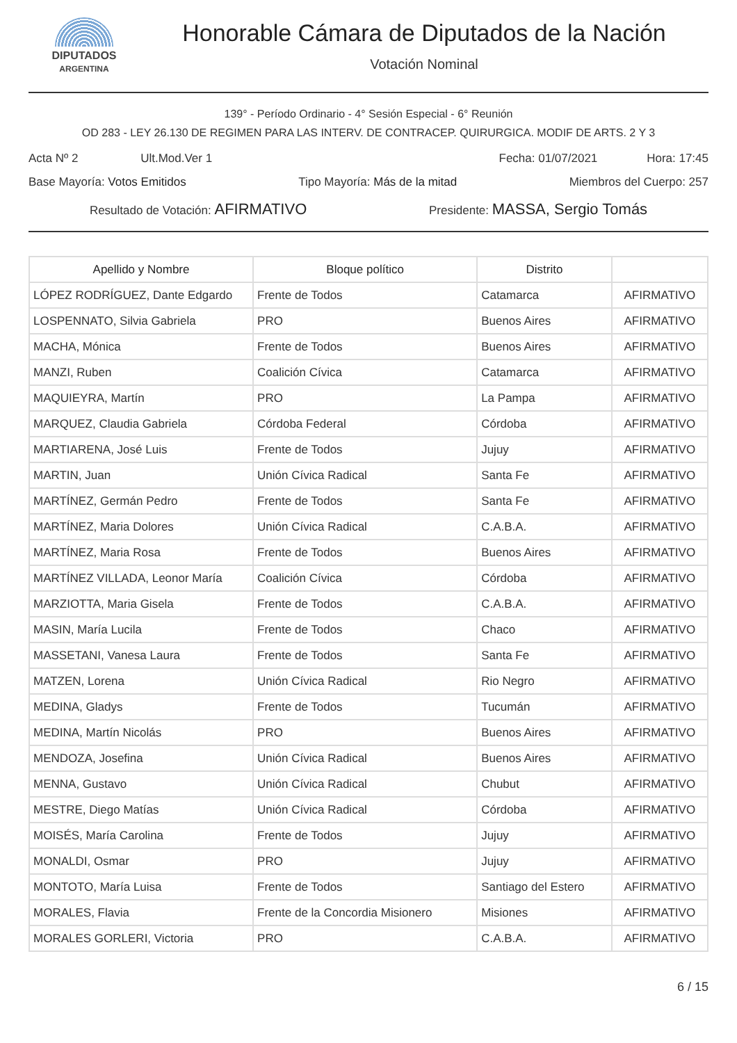DIPUTADOS
ARGENTINA
Honorable Cámara de Diputados de la Nación
Votación Nominal
139° - Período Ordinario - 4° Sesión Especial - 6° Reunión
OD 283 - LEY 26.130 DE REGIMEN PARA LAS INTERV. DE CONTRACEP. QUIRURGICA. MODIF DE ARTS. 2 Y 3
Acta Nº 2 Ult.Mod.Ver 1 Fecha: 01/07/2021 Hora: 17:45
Base Mayoría: Votos Emitidos Tipo Mayoría: Más de la mitad Miembros del Cuerpo: 257
Resultado de Votación: AFIRMATIVO Presidente: MASSA, Sergio Tomás
| Apellido y Nombre | Bloque político | Distrito | |
| --- | --- | --- | --- |
| LÓPEZ RODRÍGUEZ, Dante Edgardo | Frente de Todos | Catamarca | AFIRMATIVO |
| LOSPENNATO, Silvia Gabriela | PRO | Buenos Aires | AFIRMATIVO |
| MACHA, Mónica | Frente de Todos | Buenos Aires | AFIRMATIVO |
| MANZI, Ruben | Coalición Cívica | Catamarca | AFIRMATIVO |
| MAQUIEYRA, Martín | PRO | La Pampa | AFIRMATIVO |
| MARQUEZ, Claudia Gabriela | Córdoba Federal | Córdoba | AFIRMATIVO |
| MARTIARENA, José Luis | Frente de Todos | Jujuy | AFIRMATIVO |
| MARTIN, Juan | Unión Cívica Radical | Santa Fe | AFIRMATIVO |
| MARTÍNEZ, Germán Pedro | Frente de Todos | Santa Fe | AFIRMATIVO |
| MARTÍNEZ, Maria Dolores | Unión Cívica Radical | C.A.B.A. | AFIRMATIVO |
| MARTÍNEZ, Maria Rosa | Frente de Todos | Buenos Aires | AFIRMATIVO |
| MARTÍNEZ VILLADA, Leonor María | Coalición Cívica | Córdoba | AFIRMATIVO |
| MARZIOTTA, Maria Gisela | Frente de Todos | C.A.B.A. | AFIRMATIVO |
| MASIN, María Lucila | Frente de Todos | Chaco | AFIRMATIVO |
| MASSETANI, Vanesa Laura | Frente de Todos | Santa Fe | AFIRMATIVO |
| MATZEN, Lorena | Unión Cívica Radical | Rio Negro | AFIRMATIVO |
| MEDINA, Gladys | Frente de Todos | Tucumán | AFIRMATIVO |
| MEDINA, Martín Nicolás | PRO | Buenos Aires | AFIRMATIVO |
| MENDOZA, Josefina | Unión Cívica Radical | Buenos Aires | AFIRMATIVO |
| MENNA, Gustavo | Unión Cívica Radical | Chubut | AFIRMATIVO |
| MESTRE, Diego Matías | Unión Cívica Radical | Córdoba | AFIRMATIVO |
| MOISÉS, María Carolina | Frente de Todos | Jujuy | AFIRMATIVO |
| MONALDI, Osmar | PRO | Jujuy | AFIRMATIVO |
| MONTOTO, María Luisa | Frente de Todos | Santiago del Estero | AFIRMATIVO |
| MORALES, Flavia | Frente de la Concordia Misionero | Misiones | AFIRMATIVO |
| MORALES GORLERI, Victoria | PRO | C.A.B.A. | AFIRMATIVO |
6 / 15